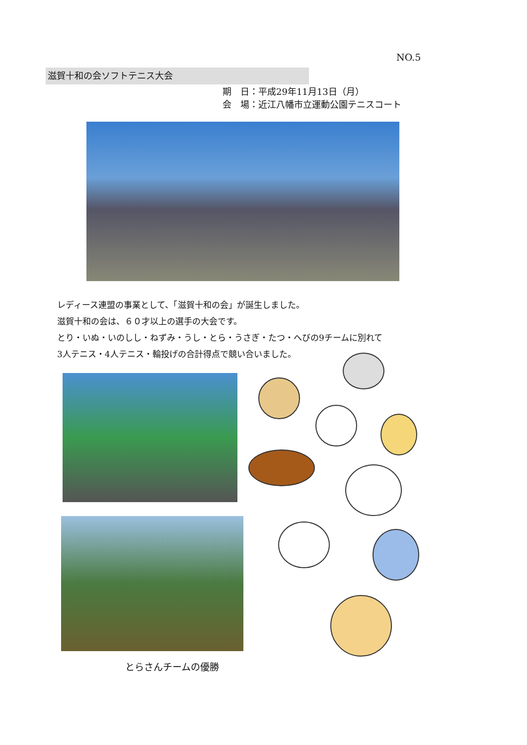NO.5
滋賀十和の会ソフトテニス大会
期　日：平成29年11月13日（月）
会　場：近江八幡市立運動公園テニスコート
レディース連盟の事業として、「滋賀十和の会」が誕生しました。
滋賀十和の会は、６０才以上の選手の大会です。
とり・いぬ・いのしし・ねずみ・うし・とら・うさぎ・たつ・へびの9チームに別れて
3人テニス・4人テニス・輪投げの合計得点で競い合いました。
とらさんチームの優勝